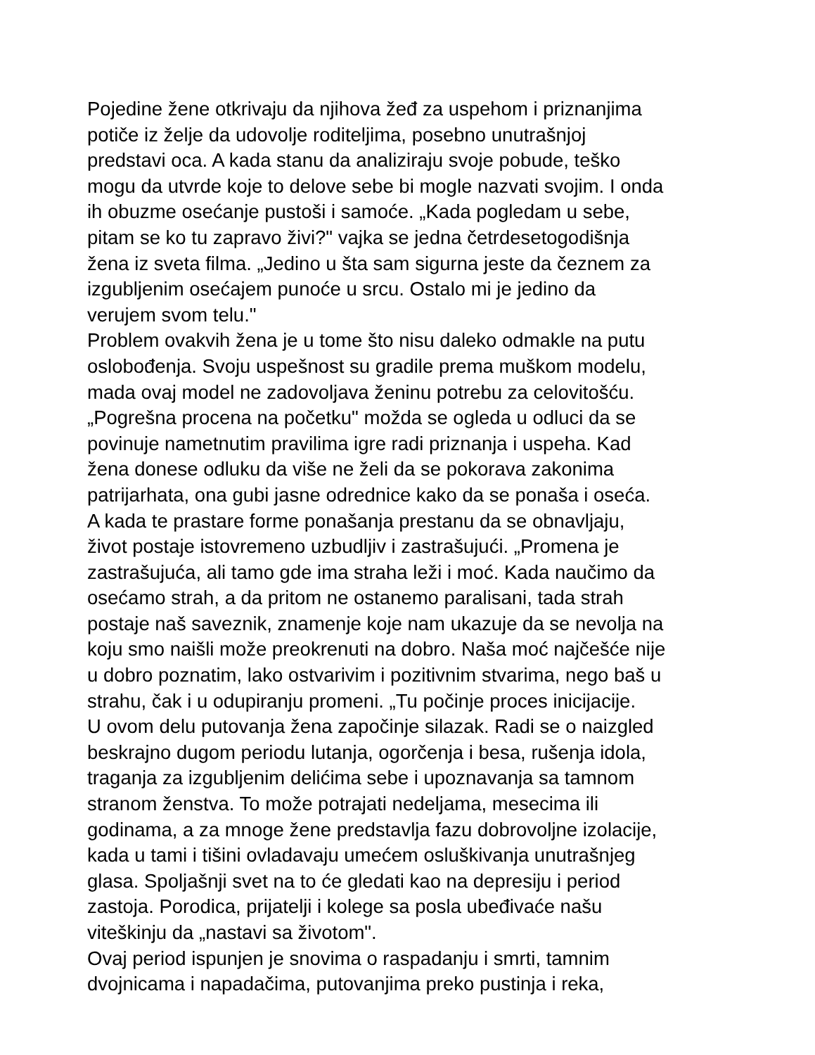Pojedine žene otkrivaju da njihova žeđ za uspehom i priznanjima
potiče iz želje da udovolje roditeljima, posebno unutrašnjoj
predstavi oca. A kada stanu da analiziraju svoje pobude, teško
mogu da utvrde koje to delove sebe bi mogle nazvati svojim. I onda
ih obuzme osećanje pustoši i samoće. „Kada pogledam u sebe,
pitam se ko tu zapravo živi?" vajka se jedna četrdesetogodišnja
žena iz sveta filma. „Jedino u šta sam sigurna jeste da čeznem za
izgubljenim osećajem punoće u srcu. Ostalo mi je jedino da
verujem svom telu."
Problem ovakvih žena je u tome što nisu daleko odmakle na putu
oslobođenja. Svoju uspešnost su gradile prema muškom modelu,
mada ovaj model ne zadovoljava ženinu potrebu za celovitošću.
„Pogrešna procena na početku" možda se ogleda u odluci da se
povinuje nametnutim pravilima igre radi priznanja i uspeha. Kad
žena donese odluku da više ne želi da se pokorava zakonima
patrijarhata, ona gubi jasne odrednice kako da se ponaša i oseća.
A kada te prastare forme ponašanja prestanu da se obnavljaju,
život postaje istovremeno uzbudljiv i zastrašujući. „Promena je
zastrašujuća, ali tamo gde ima straha leži i moć. Kada naučimo da
osećamo strah, a da pritom ne ostanemo paralisani, tada strah
postaje naš saveznik, znamenje koje nam ukazuje da se nevolja na
koju smo naišli može preokrenuti na dobro. Naša moć najčešće nije
u dobro poznatim, lako ostvarivim i pozitivnim stvarima, nego baš u
strahu, čak i u odupiranju promeni. „Tu počinje proces inicijacije.
U ovom delu putovanja žena započinje silazak. Radi se o naizgled
beskrajno dugom periodu lutanja, ogorčenja i besa, rušenja idola,
traganja za izgubljenim delićima sebe i upoznavanja sa tamnom
stranom ženstva. To može potrajati nedeljama, mesecima ili
godinama, a za mnoge žene predstavlja fazu dobrovoljne izolacije,
kada u tami i tišini ovladavaju umećem osluškivanja unutrašnjeg
glasa. Spoljašnji svet na to će gledati kao na depresiju i period
zastoja. Porodica, prijatelji i kolege sa posla ubeđivaće našu
viteškinju da „nastavi sa životom".
Ovaj period ispunjen je snovima o raspadanju i smrti, tamnim
dvojnicama i napadačima, putovanjima preko pustinja i reka,